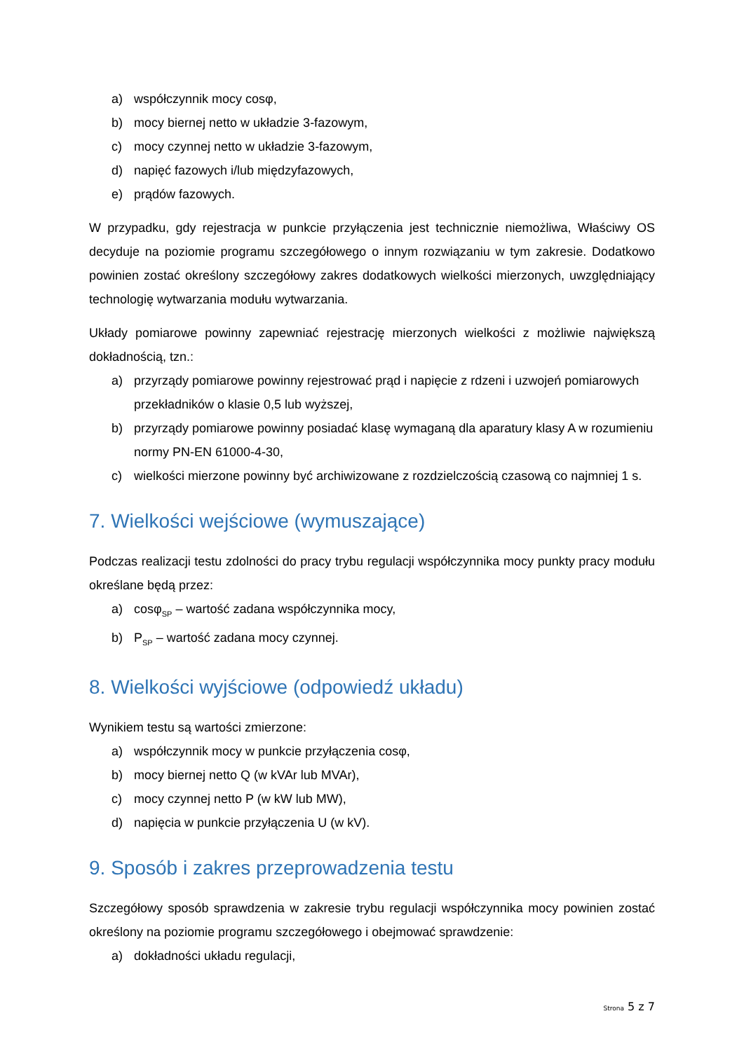a) współczynnik mocy cosφ,
b) mocy biernej netto w układzie 3-fazowym,
c) mocy czynnej netto w układzie 3-fazowym,
d) napięć fazowych i/lub międzyfazowych,
e) prądów fazowych.
W przypadku, gdy rejestracja w punkcie przyłączenia jest technicznie niemożliwa, Właściwy OS decyduje na poziomie programu szczegółowego o innym rozwiązaniu w tym zakresie. Dodatkowo powinien zostać określony szczegółowy zakres dodatkowych wielkości mierzonych, uwzględniający technologię wytwarzania modułu wytwarzania.
Układy pomiarowe powinny zapewniać rejestrację mierzonych wielkości z możliwie największą dokładnością, tzn.:
a) przyrządy pomiarowe powinny rejestrować prąd i napięcie z rdzeni i uzwojeń pomiarowych przekładników o klasie 0,5 lub wyższej,
b) przyrządy pomiarowe powinny posiadać klasę wymaganą dla aparatury klasy A w rozumieniu normy PN-EN 61000-4-30,
c) wielkości mierzone powinny być archiwizowane z rozdzielczością czasową co najmniej 1 s.
7. Wielkości wejściowe (wymuszające)
Podczas realizacji testu zdolności do pracy trybu regulacji współczynnika mocy punkty pracy modułu określane będą przez:
a) cosφ<sub>SP</sub> – wartość zadana współczynnika mocy,
b) P<sub>SP</sub> – wartość zadana mocy czynnej.
8. Wielkości wyjściowe (odpowiedź układu)
Wynikiem testu są wartości zmierzone:
a) współczynnik mocy w punkcie przyłączenia cosφ,
b) mocy biernej netto Q (w kVAr lub MVAr),
c) mocy czynnej netto P (w kW lub MW),
d) napięcia w punkcie przyłączenia U (w kV).
9. Sposób i zakres przeprowadzenia testu
Szczegółowy sposób sprawdzenia w zakresie trybu regulacji współczynnika mocy powinien zostać określony na poziomie programu szczegółowego i obejmować sprawdzenie:
a) dokładności układu regulacji,
Strona 5 z 7